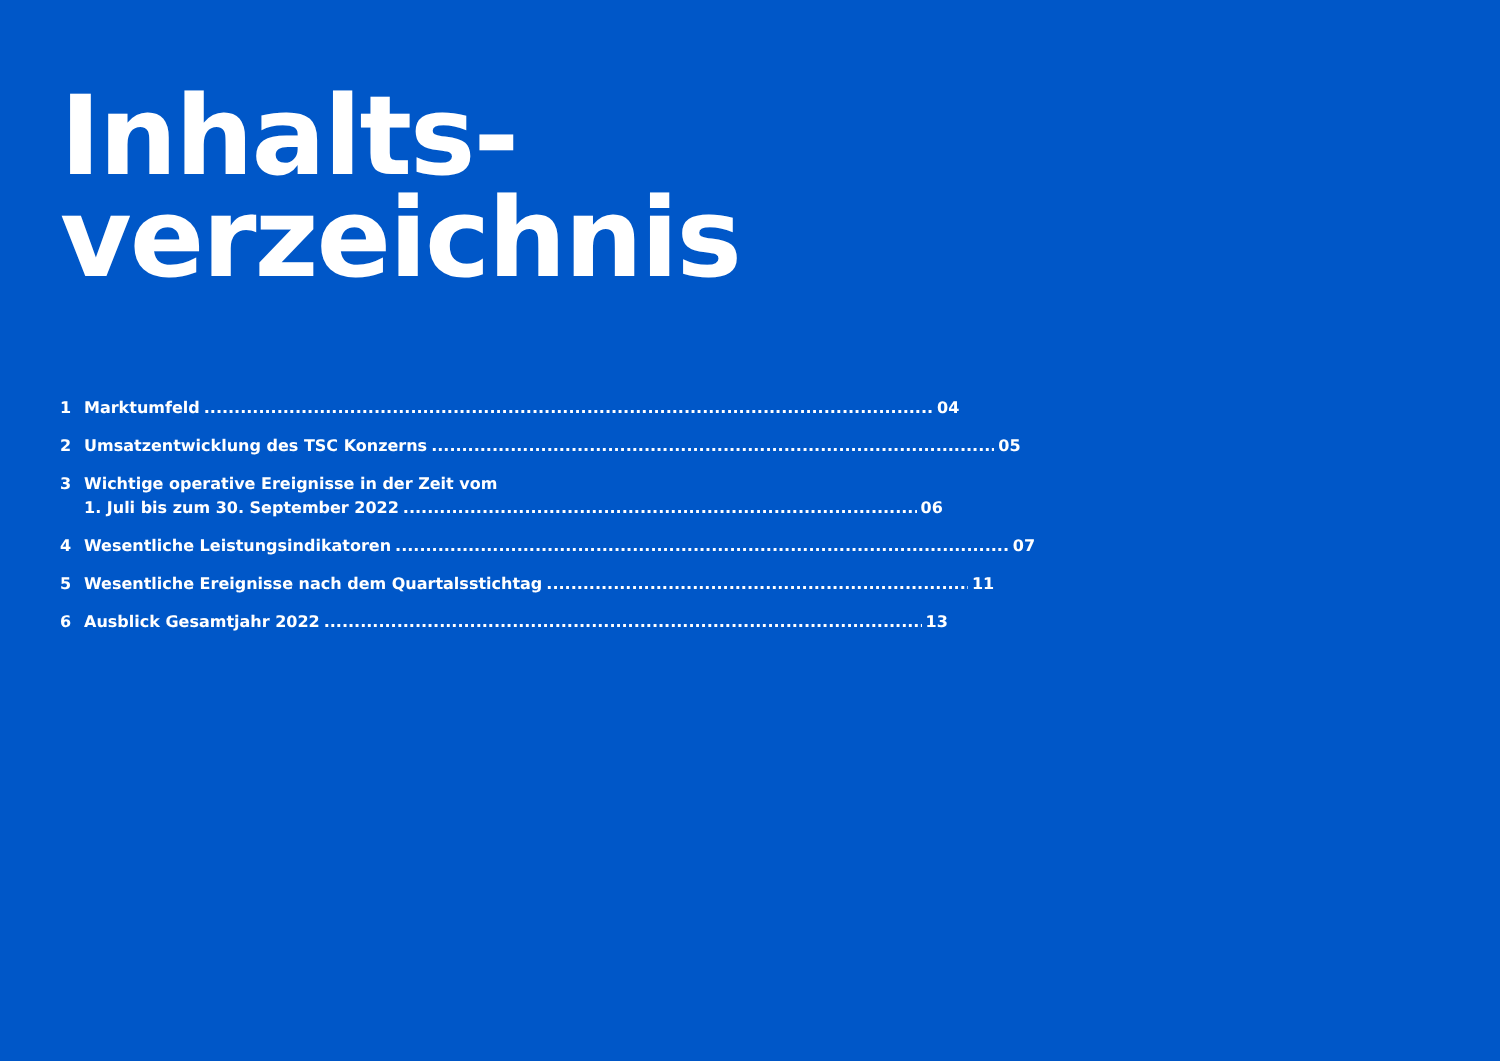Inhalts-
verzeichnis
1 Marktumfeld 04
2 Umsatzentwicklung des TSC Konzerns 05
3 Wichtige operative Ereignisse in der Zeit vom
1. Juli bis zum 30. September 2022 06
4 Wesentliche Leistungsindikatoren 07
5 Wesentliche Ereignisse nach dem Quartalsstichtag 11
6 Ausblick Gesamtjahr 2022 13